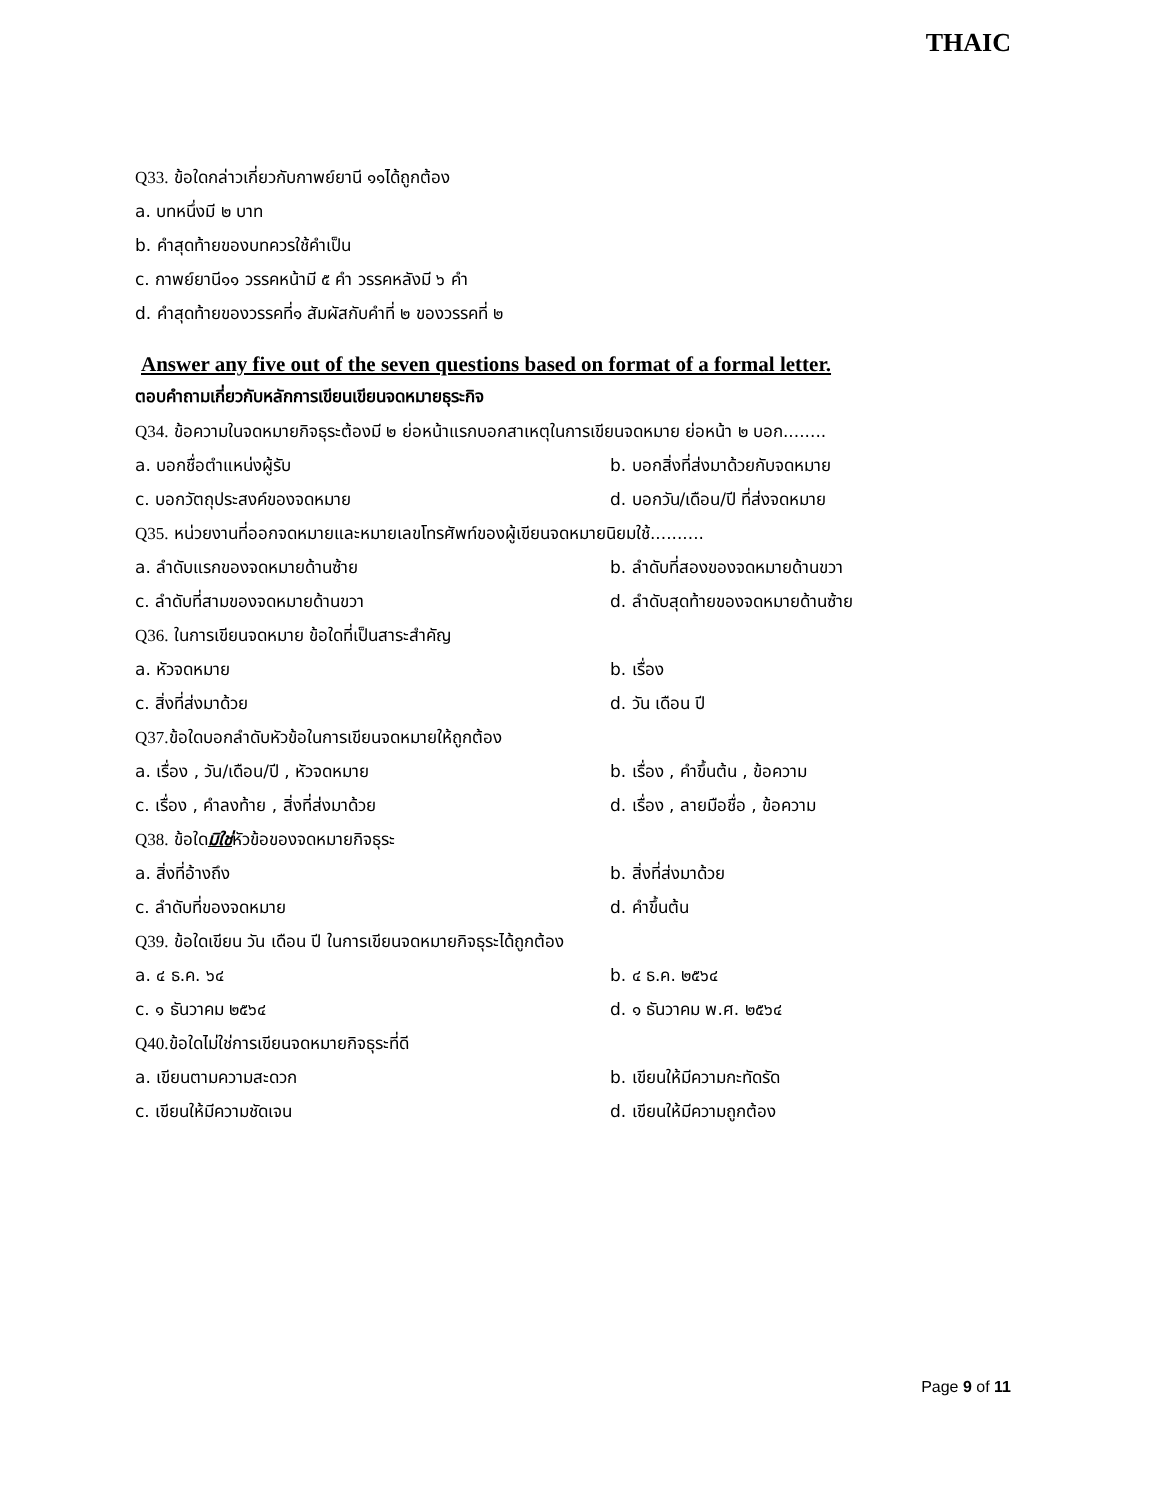THAIC
Q33. ข้อใดกล่าวเกี่ยวกับกาพย์ยานี ๑๑ได้ถูกต้อง
a. บทหนึ่งมี ๒ บาท
b. คำสุดท้ายของบทควรใช้คำเป็น
c. กาพย์ยานี๑๑ วรรคหน้ามี ๕ คำ วรรคหลังมี ๖ คำ
d. คำสุดท้ายของวรรคที่๑ สัมผัสกับคำที่ ๒ ของวรรคที่ ๒
Answer any five out of the seven questions based on format of a formal letter.
ตอบคำถามเกี่ยวกับหลักการเขียนเขียนจดหมายธุระกิจ
Q34. ข้อความในจดหมายกิจธุระต้องมี ๒ ย่อหน้าแรกบอกสาเหตุในการเขียนจดหมาย ย่อหน้า ๒ บอก........
a. บอกชื่อตำแหน่งผู้รับ b. บอกสิ่งที่ส่งมาด้วยกับจดหมาย
c. บอกวัตถุประสงค์ของจดหมาย d. บอกวัน/เดือน/ปี ที่ส่งจดหมาย
Q35. หน่วยงานที่ออกจดหมายและหมายเลขโทรศัพท์ของผู้เขียนจดหมายนิยมใช้..........
a. ลำดับแรกของจดหมายด้านซ้าย b. ลำดับที่สองของจดหมายด้านขวา
c. ลำดับที่สามของจดหมายด้านขวา d. ลำดับสุดท้ายของจดหมายด้านซ้าย
Q36. ในการเขียนจดหมาย ข้อใดที่เป็นสาระสำคัญ
a. หัวจดหมาย b. เรื่อง
c. สิ่งที่ส่งมาด้วย d. วัน เดือน ปี
Q37. ข้อใดบอกลำดับหัวข้อในการเขียนจดหมายให้ถูกต้อง
a. เรื่อง , วัน/เดือน/ปี , หัวจดหมาย b. เรื่อง , คำขึ้นต้น , ข้อความ
c. เรื่อง , คำลงท้าย , สิ่งที่ส่งมาด้วย d. เรื่อง , ลายมือชื่อ , ข้อความ
Q38. ข้อใดมิใช่หัวข้อของจดหมายกิจธุระ
a. สิ่งที่อ้างถึง b. สิ่งที่ส่งมาด้วย
c. ลำดับที่ของจดหมาย d. คำขึ้นต้น
Q39. ข้อใดเขียน วัน เดือน ปี ในการเขียนจดหมายกิจธุระได้ถูกต้อง
a. ๔ ธ.ค. ๖๔ b. ๔ ธ.ค. ๒๕๖๔
c. ๑ ธันวาคม ๒๕๖๔ d. ๑ ธันวาคม พ.ศ. ๒๕๖๔
Q40. ข้อใดไม่ใช่การเขียนจดหมายกิจธุระที่ดี
a. เขียนตามความสะดวก b. เขียนให้มีความกะทัดรัด
c. เขียนให้มีความชัดเจน d. เขียนให้มีความถูกต้อง
Page 9 of 11